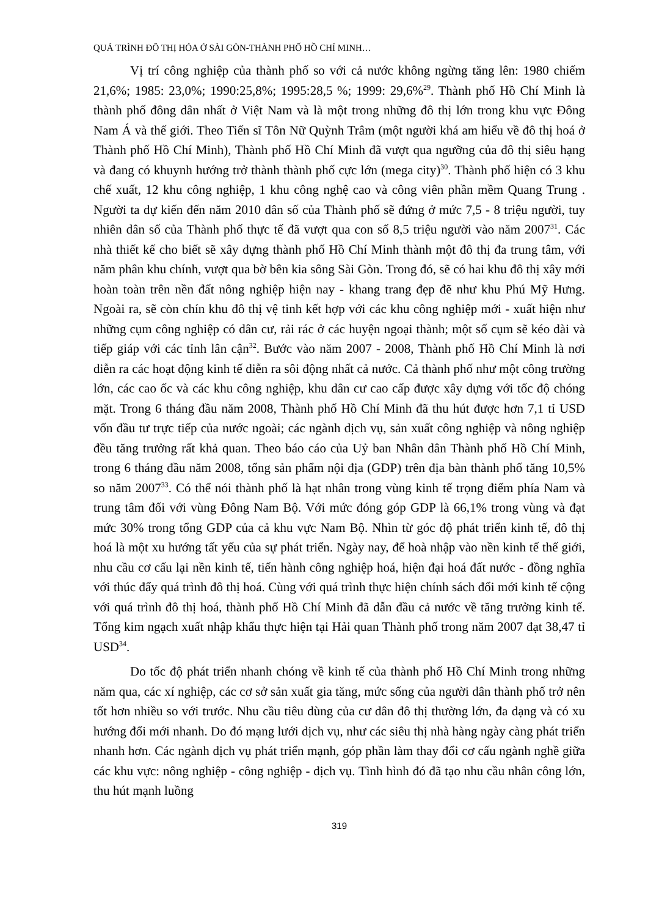QUÁ TRÌNH ĐÔ THỊ HÓA Ở SÀI GÒN-THÀNH PHỐ HỒ CHÍ MINH…
Vị trí công nghiệp của thành phố so với cả nước không ngừng tăng lên: 1980 chiếm 21,6%; 1985: 23,0%; 1990:25,8%; 1995:28,5 %; 1999: 29,6%<sup>29</sup>. Thành phố Hồ Chí Minh là thành phố đông dân nhất ở Việt Nam và là một trong những đô thị lớn trong khu vực Đông Nam Á và thế giới. Theo Tiến sĩ Tôn Nữ Quỳnh Trâm (một người khá am hiểu về đô thị hoá ở Thành phố Hồ Chí Minh), Thành phố Hồ Chí Minh đã vượt qua ngưỡng của đô thị siêu hạng và đang có khuynh hướng trở thành thành phố cực lớn (mega city)<sup>30</sup>. Thành phố hiện có 3 khu chế xuất, 12 khu công nghiệp, 1 khu công nghệ cao và công viên phần mềm Quang Trung . Người ta dự kiến đến năm 2010 dân số của Thành phố sẽ đứng ở mức 7,5 - 8 triệu người, tuy nhiên dân số của Thành phố thực tế đã vượt qua con số 8,5 triệu người vào năm 2007<sup>31</sup>. Các nhà thiết kế cho biết sẽ xây dựng thành phố Hồ Chí Minh thành một đô thị đa trung tâm, với năm phân khu chính, vượt qua bờ bên kia sông Sài Gòn. Trong đó, sẽ có hai khu đô thị xây mới hoàn toàn trên nền đất nông nghiệp hiện nay - khang trang đẹp đẽ như khu Phú Mỹ Hưng. Ngoài ra, sẽ còn chín khu đô thị vệ tinh kết hợp với các khu công nghiệp mới - xuất hiện như những cụm công nghiệp có dân cư, rải rác ở các huyện ngoại thành; một số cụm sẽ kéo dài và tiếp giáp với các tỉnh lân cận<sup>32</sup>. Bước vào năm 2007 - 2008, Thành phố Hồ Chí Minh là nơi diễn ra các hoạt động kinh tế diễn ra sôi động nhất cả nước. Cả thành phố như một công trường lớn, các cao ốc và các khu công nghiệp, khu dân cư cao cấp được xây dựng với tốc độ chóng mặt. Trong 6 tháng đầu năm 2008, Thành phố Hồ Chí Minh đã thu hút được hơn 7,1 tỉ USD vốn đầu tư trực tiếp của nước ngoài; các ngành dịch vụ, sản xuất công nghiệp và nông nghiệp đều tăng trưởng rất khả quan. Theo báo cáo của Uỷ ban Nhân dân Thành phố Hồ Chí Minh, trong 6 tháng đầu năm 2008, tổng sản phẩm nội địa (GDP) trên địa bàn thành phố tăng 10,5% so năm 2007<sup>33</sup>. Có thể nói thành phố là hạt nhân trong vùng kinh tế trọng điểm phía Nam và trung tâm đối với vùng Đông Nam Bộ. Với mức đóng góp GDP là 66,1% trong vùng và đạt mức 30% trong tổng GDP của cả khu vực Nam Bộ. Nhìn từ góc độ phát triển kinh tế, đô thị hoá là một xu hướng tất yếu của sự phát triển. Ngày nay, để hoà nhập vào nền kinh tế thế giới, nhu cầu cơ cấu lại nền kinh tế, tiến hành công nghiệp hoá, hiện đại hoá đất nước - đồng nghĩa với thúc đẩy quá trình đô thị hoá. Cùng với quá trình thực hiện chính sách đổi mới kinh tế cộng với quá trình đô thị hoá, thành phố Hồ Chí Minh đã dẫn đầu cả nước về tăng trưởng kinh tế. Tổng kim ngạch xuất nhập khẩu thực hiện tại Hải quan Thành phố trong năm 2007 đạt 38,47 tỉ USD<sup>34</sup>.
Do tốc độ phát triển nhanh chóng về kinh tế của thành phố Hồ Chí Minh trong những năm qua, các xí nghiệp, các cơ sở sản xuất gia tăng, mức sống của người dân thành phố trở nên tốt hơn nhiều so với trước. Nhu cầu tiêu dùng của cư dân đô thị thường lớn, đa dạng và có xu hướng đổi mới nhanh. Do đó mạng lưới dịch vụ, như các siêu thị nhà hàng ngày càng phát triển nhanh hơn. Các ngành dịch vụ phát triển mạnh, góp phần làm thay đổi cơ cấu ngành nghề giữa các khu vực: nông nghiệp - công nghiệp - dịch vụ. Tình hình đó đã tạo nhu cầu nhân công lớn, thu hút mạnh luồng
319